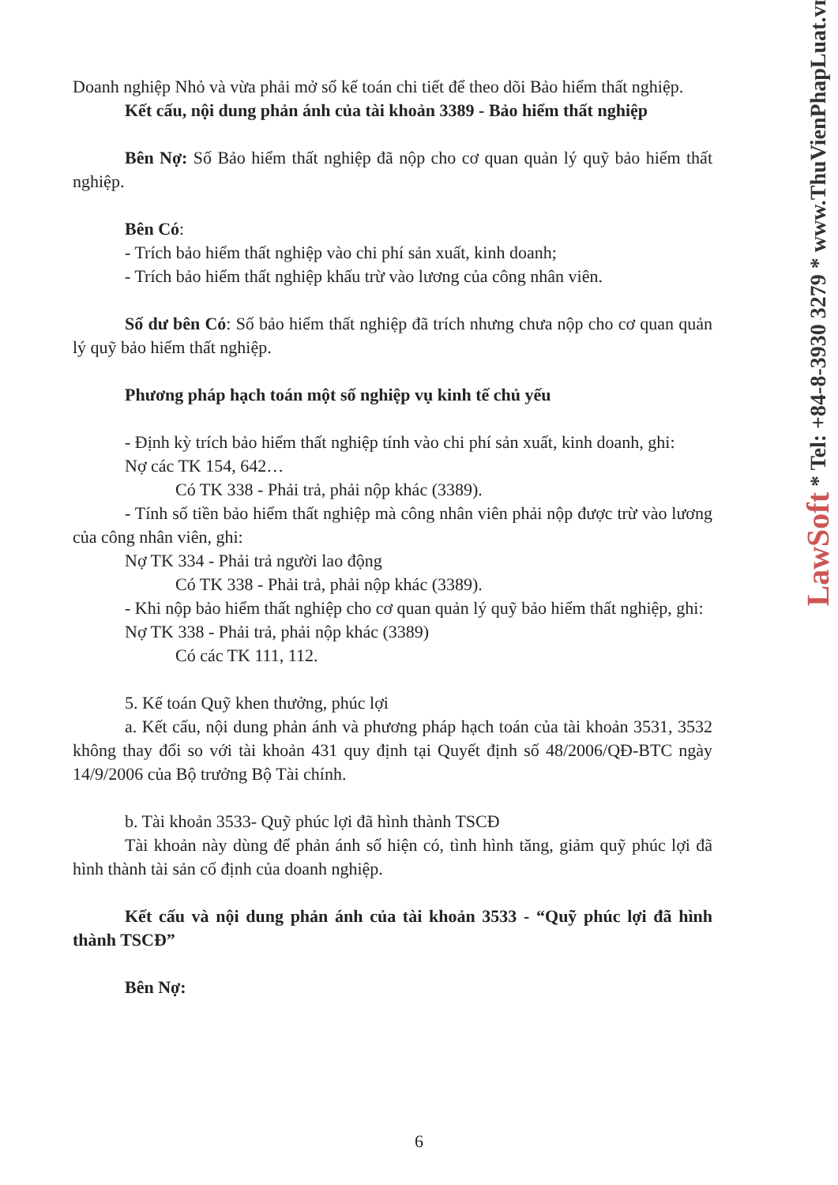Doanh nghiệp Nhỏ và vừa phải mở sổ kế toán chi tiết để theo dõi Bảo hiểm thất nghiệp.
Kết cấu, nội dung phản ánh của tài khoản 3389 - Bảo hiểm thất nghiệp
Bên Nợ: Số Bảo hiểm thất nghiệp đã nộp cho cơ quan quản lý quỹ bảo hiểm thất nghiệp.
Bên Có:
- Trích bảo hiểm thất nghiệp vào chi phí sản xuất, kinh doanh;
- Trích bảo hiểm thất nghiệp khấu trừ vào lương của công nhân viên.
Số dư bên Có: Số bảo hiểm thất nghiệp đã trích nhưng chưa nộp cho cơ quan quản lý quỹ bảo hiểm thất nghiệp.
Phương pháp hạch toán một số nghiệp vụ kinh tế chủ yếu
- Định kỳ trích bảo hiểm thất nghiệp tính vào chi phí sản xuất, kinh doanh, ghi:
Nợ các TK 154, 642…
Có TK 338 - Phải trả, phải nộp khác (3389).
- Tính số tiền bảo hiểm thất nghiệp mà công nhân viên phải nộp được trừ vào lương của công nhân viên, ghi:
Nợ TK 334 - Phải trả người lao động
Có TK 338 - Phải trả, phải nộp khác (3389).
- Khi nộp bảo hiểm thất nghiệp cho cơ quan quản lý quỹ bảo hiểm thất nghiệp, ghi:
Nợ TK 338 - Phải trả, phải nộp khác (3389)
Có các TK 111, 112.
5. Kế toán Quỹ khen thưởng, phúc lợi
a. Kết cấu, nội dung phản ánh và phương pháp hạch toán của tài khoản 3531, 3532 không thay đổi so với tài khoản 431 quy định tại Quyết định số 48/2006/QĐ-BTC ngày 14/9/2006 của Bộ trưởng Bộ Tài chính.
b. Tài khoản 3533- Quỹ phúc lợi đã hình thành TSCĐ
Tài khoản này dùng để phản ánh số hiện có, tình hình tăng, giảm quỹ phúc lợi đã hình thành tài sản cố định của doanh nghiệp.
Kết cấu và nội dung phản ánh của tài khoản 3533 - “Quỹ phúc lợi đã hình thành TSCĐ”
Bên Nợ:
LawSoft * Tel: +84-8-3930 3279 * www.ThuVienPhapLuat.vn
6